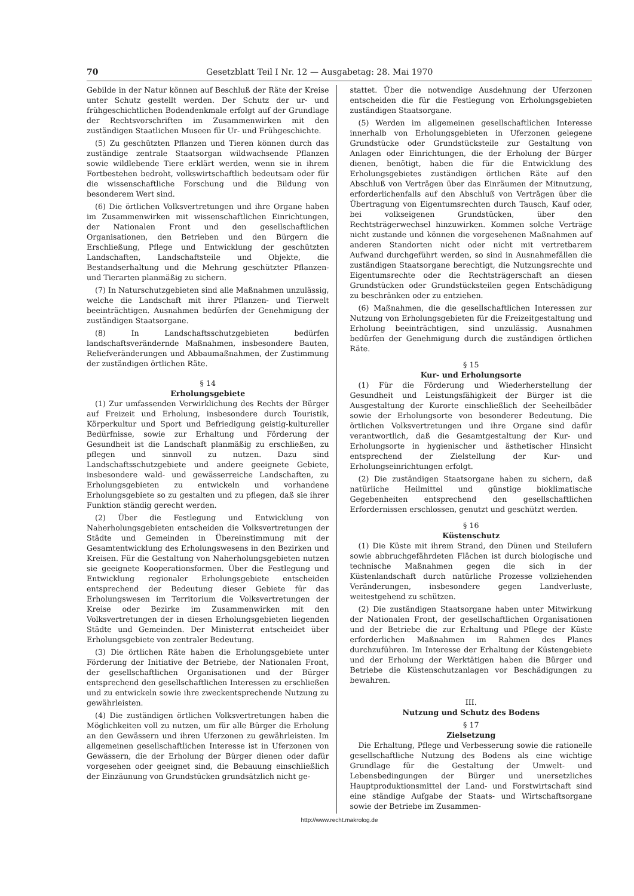70 Gesetzblatt Teil I Nr. 12 — Ausgabetag: 28. Mai 1970
Gebilde in der Natur können auf Beschluß der Räte der Kreise unter Schutz gestellt werden. Der Schutz der ur- und frühgeschichtlichen Bodendenkmale erfolgt auf der Grundlage der Rechtsvorschriften im Zusammenwirken mit den zuständigen Staatlichen Museen für Ur- und Frühgeschichte.
(5) Zu geschützten Pflanzen und Tieren können durch das zuständige zentrale Staatsorgan wildwachsende Pflanzen sowie wildlebende Tiere erklärt werden, wenn sie in ihrem Fortbestehen bedroht, volkswirtschaftlich bedeutsam oder für die wissenschaftliche Forschung und die Bildung von besonderem Wert sind.
(6) Die örtlichen Volksvertretungen und ihre Organe haben im Zusammenwirken mit wissenschaftlichen Einrichtungen, der Nationalen Front und den gesellschaftlichen Organisationen, den Betrieben und den Bürgern die Erschließung, Pflege und Entwicklung der geschützten Landschaften, Landschaftsteile und Objekte, die Bestandserhaltung und die Mehrung geschützter Pflanzen- und Tierarten planmäßig zu sichern.
(7) In Naturschutzgebieten sind alle Maßnahmen unzulässig, welche die Landschaft mit ihrer Pflanzen- und Tierwelt beeinträchtigen. Ausnahmen bedürfen der Genehmigung der zuständigen Staatsorgane.
(8) In Landschaftsschutzgebieten bedürfen landschaftsverändernde Maßnahmen, insbesondere Bauten, Reliefveränderungen und Abbaumaßnahmen, der Zustimmung der zuständigen örtlichen Räte.
§ 14
Erholungsgebiete
(1) Zur umfassenden Verwirklichung des Rechts der Bürger auf Freizeit und Erholung, insbesondere durch Touristik, Körperkultur und Sport und Befriedigung geistig-kultureller Bedürfnisse, sowie zur Erhaltung und Förderung der Gesundheit ist die Landschaft planmäßig zu erschließen, zu pflegen und sinnvoll zu nutzen. Dazu sind Landschaftsschutzgebiete und andere geeignete Gebiete, insbesondere wald- und gewässerreiche Landschaften, zu Erholungsgebieten zu entwickeln und vorhandene Erholungsgebiete so zu gestalten und zu pflegen, daß sie ihrer Funktion ständig gerecht werden.
(2) Über die Festlegung und Entwicklung von Naherholungsgebieten entscheiden die Volksvertretungen der Städte und Gemeinden in Übereinstimmung mit der Gesamtentwicklung des Erholungswesens in den Bezirken und Kreisen. Für die Gestaltung von Naherholungsgebieten nutzen sie geeignete Kooperationsformen. Über die Festlegung und Entwicklung regionaler Erholungsgebiete entscheiden entsprechend der Bedeutung dieser Gebiete für das Erholungswesen im Territorium die Volksvertretungen der Kreise oder Bezirke im Zusammenwirken mit den Volksvertretungen der in diesen Erholungsgebieten liegenden Städte und Gemeinden. Der Ministerrat entscheidet über Erholungsgebiete von zentraler Bedeutung.
(3) Die örtlichen Räte haben die Erholungsgebiete unter Förderung der Initiative der Betriebe, der Nationalen Front, der gesellschaftlichen Organisationen und der Bürger entsprechend den gesellschaftlichen Interessen zu erschließen und zu entwickeln sowie ihre zweckentsprechende Nutzung zu gewährleisten.
(4) Die zuständigen örtlichen Volksvertretungen haben die Möglichkeiten voll zu nutzen, um für alle Bürger die Erholung an den Gewässern und ihren Uferzonen zu gewährleisten. Im allgemeinen gesellschaftlichen Interesse ist in Uferzonen von Gewässern, die der Erholung der Bürger dienen oder dafür vorgesehen oder geeignet sind, die Bebauung einschließlich der Einzäunung von Grundstücken grundsätzlich nicht ge-
stattet. Über die notwendige Ausdehnung der Uferzonen entscheiden die für die Festlegung von Erholungsgebieten zuständigen Staatsorgane.
(5) Werden im allgemeinen gesellschaftlichen Interesse innerhalb von Erholungsgebieten in Uferzonen gelegene Grundstücke oder Grundstücksteile zur Gestaltung von Anlagen oder Einrichtungen, die der Erholung der Bürger dienen, benötigt, haben die für die Entwicklung des Erholungsgebietes zuständigen örtlichen Räte auf den Abschluß von Verträgen über das Einräumen der Mitnutzung, erforderlichenfalls auf den Abschluß von Verträgen über die Übertragung von Eigentumsrechten durch Tausch, Kauf oder, bei volkseigenen Grundstücken, über den Rechtsträgerwechsel hinzuwirken. Kommen solche Verträge nicht zustande und können die vorgesehenen Maßnahmen auf anderen Standorten nicht oder nicht mit vertretbarem Aufwand durchgeführt werden, so sind in Ausnahmefällen die zuständigen Staatsorgane berechtigt, die Nutzungsrechte und Eigentumsrechte oder die Rechtsträgerschaft an diesen Grundstücken oder Grundstücksteilen gegen Entschädigung zu beschränken oder zu entziehen.
(6) Maßnahmen, die die gesellschaftlichen Interessen zur Nutzung von Erholungsgebieten für die Freizeitgestaltung und Erholung beeinträchtigen, sind unzulässig. Ausnahmen bedürfen der Genehmigung durch die zuständigen örtlichen Räte.
§ 15
Kur- und Erholungsorte
(1) Für die Förderung und Wiederherstellung der Gesundheit und Leistungsfähigkeit der Bürger ist die Ausgestaltung der Kurorte einschließlich der Seeheilbäder sowie der Erholungsorte von besonderer Bedeutung. Die örtlichen Volksvertretungen und ihre Organe sind dafür verantwortlich, daß die Gesamtgestaltung der Kur- und Erholungsorte in hygienischer und ästhetischer Hinsicht entsprechend der Zielstellung der Kur- und Erholungseinrichtungen erfolgt.
(2) Die zuständigen Staatsorgane haben zu sichern, daß natürliche Heilmittel und günstige bioklimatische Gegebenheiten entsprechend den gesellschaftlichen Erfordernissen erschlossen, genutzt und geschützt werden.
§ 16
Küstenschutz
(1) Die Küste mit ihrem Strand, den Dünen und Steilufern sowie abbruchgefährdeten Flächen ist durch biologische und technische Maßnahmen gegen die sich in der Küstenlandschaft durch natürliche Prozesse vollziehenden Veränderungen, insbesondere gegen Landverluste, weitestgehend zu schützen.
(2) Die zuständigen Staatsorgane haben unter Mitwirkung der Nationalen Front, der gesellschaftlichen Organisationen und der Betriebe die zur Erhaltung und Pflege der Küste erforderlichen Maßnahmen im Rahmen des Planes durchzuführen. Im Interesse der Erhaltung der Küstengebiete und der Erholung der Werktätigen haben die Bürger und Betriebe die Küstenschutzanlagen vor Beschädigungen zu bewahren.
III.
Nutzung und Schutz des Bodens
§ 17
Zielsetzung
Die Erhaltung, Pflege und Verbesserung sowie die rationelle gesellschaftliche Nutzung des Bodens als eine wichtige Grundlage für die Gestaltung der Umwelt- und Lebensbedingungen der Bürger und unersetzliches Hauptproduktionsmittel der Land- und Forstwirtschaft sind eine ständige Aufgabe der Staats- und Wirtschaftsorgane sowie der Betriebe im Zusammen-
http://www.recht.makrolog.de